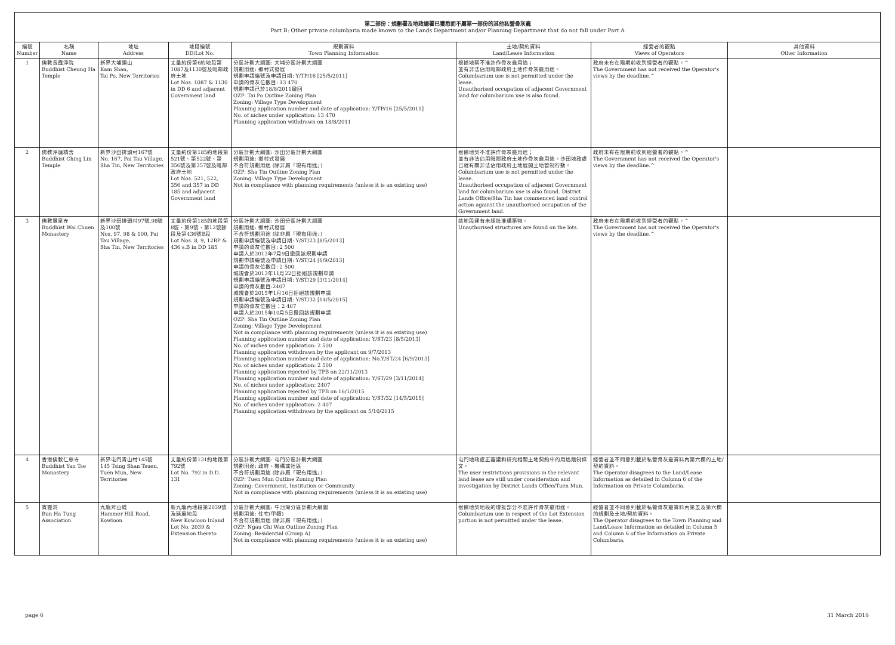第二部份：規劃署及地政總署已獲悉而不屬第一部份的其他私營骨灰龕
Part B: Other private columbaria made known to the Lands Department and/or Planning Department that do not fall under Part A
| 編號 Number | 名稱 Name | 地址 Address | 地段編號 DD/Lot No. | 規劃資料 Town Planning Information | 土地/契約資料 Land/Lease Information | 經營者的觀點 Views of Operators | 其他資料 Other Information |
| --- | --- | --- | --- | --- | --- | --- | --- |
| 1 | 佛教長霞淨院 Buddhist Cheung Ha Temple | 新界大埔錦山 Kam Shan, Tai Po, New Territories | 丈量約份第6約地段第1087及1130號及毗鄰政府土地 Lot Nos. 1087 & 1130 in DD 6 and adjacent Government land | 分區計劃大綱圖: 大埔分區計劃大綱圖 規劃用途: 鄉村式發展 規劃申請編號及申請日期: Y/TP/16 [25/5/2011] 申請的骨灰位數目: 13 470 規劃申請已於18/8/2011撤回 OZP: Tai Po Outline Zoning Plan Zoning: Village Type Development Planning application number and date of application: Y/TP/16 [25/5/2011] No. of niches under application: 13 470 Planning application withdrawn on 18/8/2011 | 根據地契不准許作骨灰龕用途； 並有非法佔用毗鄰政府土地作骨灰龕用途。 Columbarium use is not permitted under the lease. Unauthorised occupation of adjacent Government land for columbarium use is also found. | 政府未有在限期前收到經營者的觀點。^ The Government has not received the Operator's views by the deadline.^ | |
| 2 | 佛教淨蓮精舍 Buddhist Ching Lin Temple | 新界沙田排頭村167號 No. 167, Pai Tau Village, Sha Tin, New Territories | 丈量約份第185約地段第521號、第522號、第356號及第357號及毗鄰政府土地 Lot Nos. 521, 522, 356 and 357 in DD 185 and adjacent Government land | 分區計劃大綱圖: 沙田分區計劃大綱圖 規劃用途: 鄉村式發展 不合符規劃用途 (除非屬「現有用途」) OZP: Sha Tin Outline Zoning Plan Zoning: Village Type Development Not in compliance with planning requirements (unless it is an existing use) | 根據地契不准許作骨灰龕用途； 並有非法佔用毗鄰政府土地作骨灰龕用途。沙田地政處已就有關非法佔用政府土地展開土地管制行動。 Columbarium use is not permitted under the lease. Unauthorised occupation of adjacent Government land for columbarium use is also found. District Lands Office/Sha Tin has commenced land control action against the unauthorised occupation of the Government land. | 政府未有在限期前收到經營者的觀點。^ The Government has not received the Operator's views by the deadline.^ | |
| 3 | 佛教慧泉寺 Buddhist Wai Chuen Monastery | 新界沙田排頭村97號,98號及100號 Nos. 97, 98 & 100, Pai Tau Village, Sha Tin, New Territories | 丈量約份第185約地段第8號、第9號、第12號餘段及第436號B段 Lot Nos. 8, 9, 12RP & 436 s.B in DD 185 | 分區計劃大綱圖: 沙田分區計劃大綱圖 規劃用途: 鄉村式發展 不合符規劃用途 (除非屬「現有用途」) 規劃申請編號及申請日期: Y/ST/23 [8/5/2013] 申請的骨灰位數目: 2 500 申請人於2013年7月9日撤回該規劃申請 規劃申請編號及申請日期: Y/ST/24 [6/9/2013] 申請的骨灰位數目: 2 500 城規會於2013年11月22日拒絕該規劃申請 規劃申請編號及申請日期: Y/ST/29 [3/11/2014] 申請的骨灰數目:2407 城規會於2015年1月16日拒絕該規劃申請 規劃申請編號及申請日期: Y/ST/32 [14/5/2015] 申請的骨灰位數目：2 407 申請人於2015年10月5日撤回該規劃申請 OZP: Sha Tin Outline Zoning Plan Zoning: Village Type Development Not in compliance with planning requirements (unless it is an existing use) Planning application number and date of application: Y/ST/23 [8/5/2013] No. of niches under application: 2 500 Planning application withdrawn by the applicant on 9/7/2013 Planning application number and date of application: No.Y/ST/24 [6/9/2013] No. of niches under application: 2 500 Planning application rejected by TPB on 22/11/2013 Planning application number and date of application: Y/ST/29 [3/11/2014] No. of niches under application: 2407 Planning application rejected by TPB on 16/1/2015 Planning application number and date of application: Y/ST/32 [14/5/2015] No. of niches under application: 2 407 Planning application withdrawn by the applicant on 5/10/2015 | 該地段建有未經批准構築物。 Unauthorised structures are found on the lots. | 政府未有在限期前收到經營者的觀點。^ The Government has not received the Operator's views by the deadline.^ | |
| 4 | 香港佛教仁慈寺 Buddhist Yan Tse Monastery | 新界屯門青山村145號 145 Tsing Shan Tsuen, Tuen Mun, New Territories | 丈量約份第131約地段第792號 Lot No. 792 in D.D. 131 | 分區計劃大綱圖: 屯門分區計劃大綱圖 規劃用途: 政府、機構或社區 不合符規劃用途 (除非屬「現有用途」) OZP: Tuen Mun Outline Zoning Plan Zoning: Government, Institution or Community Not in compliance with planning requirements (unless it is an existing use) | 屯門地政處正審議和研究相關土地契約中的用途限制條文。 The user restrictions provisions in the relevant land lease are still under consideration and investigation by District Lands Office/Tuen Mun. | 經營者並不同意列載於私營骨灰龕資料內第六欄的土地/契約資料。 The Operator disagrees to the Land/Lease Information as detailed in Column 6 of the Information on Private Columbaria. | |
| 5 | 賓霞洞 Bun Ha Tung Association | 九龍斧山道 Hammer Hill Road, Kowloon | 新九龍內地段第2039號及延展地段 New Kowloon Inland Lot No. 2039 & Extension thereto | 分區計劃大綱圖: 牛池灣分區計劃大綱圖 規劃用途: 住宅(甲類) 不合符規劃用途 (除非屬「現有用途」) OZP: Ngau Chi Wan Outline Zoning Plan Zoning: Residential (Group A) Not in compliance with planning requirements (unless it is an existing use) | 根據地契地段的增批部分不准許作骨灰龕用途。 Columbarium use in respect of the Lot Extension portion is not permitted under the lease. | 經營者並不同意列載於私營骨灰龕資料內第五及第六欄的規劃及土地/契約資料。 The Operator disagrees to the Town Planning and Land/Lease Information as detailed in Column 5 and Column 6 of the Information on Private Columbaria. | |
page 6 31 March 2016